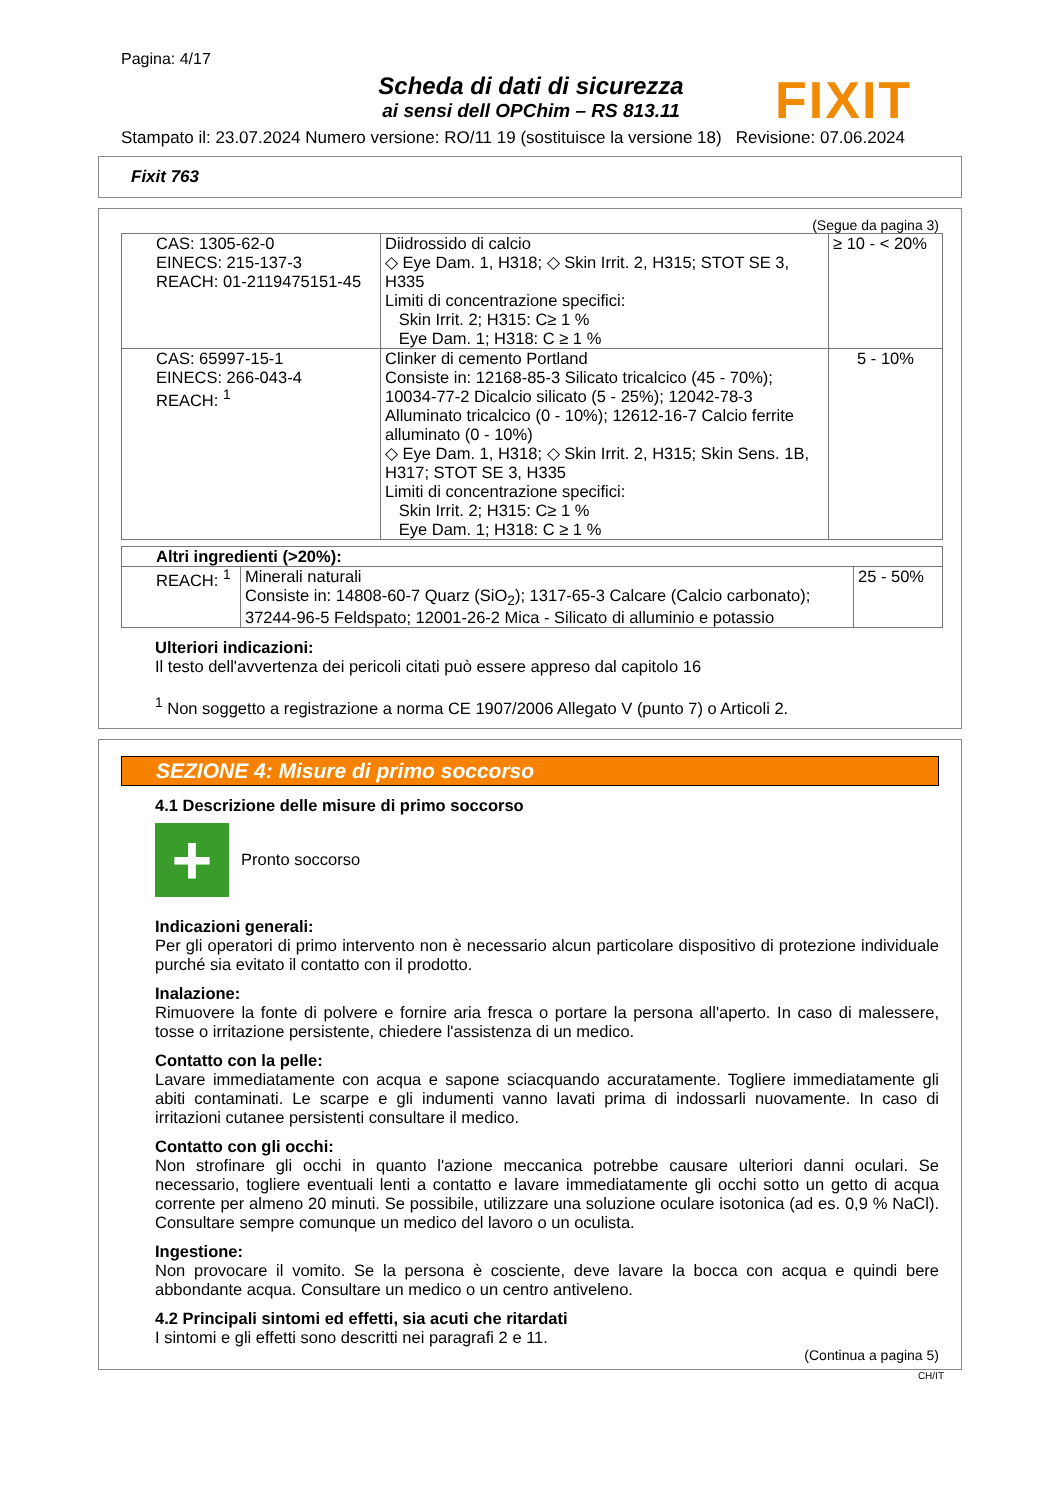Pagina: 4/17
Scheda di dati di sicurezza
ai sensi dell OPChim – RS 813.11
FIXIT
Stampato il: 23.07.2024 Numero versione: RO/11 19 (sostituisce la versione 18) Revisione: 07.06.2024
Fixit 763
(Segue da pagina 3)
| CAS: 1305-62-0 EINECS: 215-137-3 REACH: 01-2119475151-45 | Diidrossido di calcio ◇ Eye Dam. 1, H318; ◇ Skin Irrit. 2, H315; STOT SE 3, H335 Limiti di concentrazione specifici: Skin Irrit. 2; H315: C≥ 1 % Eye Dam. 1; H318: C ≥ 1 % | ≥ 10 - < 20% |
| CAS: 65997-15-1 EINECS: 266-043-4 REACH: <sup>1</sup> | Clinker di cemento Portland Consiste in: 12168-85-3 Silicato tricalcico (45 - 70%); 10034-77-2 Dicalcio silicato (5 - 25%); 12042-78-3 Alluminato tricalcico (0 - 10%); 12612-16-7 Calcio ferrite alluminato (0 - 10%) ◇ Eye Dam. 1, H318; ◇ Skin Irrit. 2, H315; Skin Sens. 1B, H317; STOT SE 3, H335 Limiti di concentrazione specifici: Skin Irrit. 2; H315: C≥ 1 % Eye Dam. 1; H318: C ≥ 1 % | 5 - 10% |
| Altri ingredienti (>20%): | | |
| REACH: <sup>1</sup> | Minerali naturali Consiste in: 14808-60-7 Quarz (SiO<sub>2</sub>); 1317-65-3 Calcare (Calcio carbonato); 37244-96-5 Feldspato; 12001-26-2 Mica - Silicato di alluminio e potassio | 25 - 50% |
Ulteriori indicazioni:
Il testo dell'avvertenza dei pericoli citati può essere appreso dal capitolo 16
<sup>1</sup> Non soggetto a registrazione a norma CE 1907/2006 Allegato V (punto 7) o Articoli 2.
SEZIONE 4: Misure di primo soccorso
4.1 Descrizione delle misure di primo soccorso
+
Pronto soccorso
Indicazioni generali:
Per gli operatori di primo intervento non è necessario alcun particolare dispositivo di protezione individuale purché sia evitato il contatto con il prodotto.
Inalazione:
Rimuovere la fonte di polvere e fornire aria fresca o portare la persona all'aperto. In caso di malessere, tosse o irritazione persistente, chiedere l'assistenza di un medico.
Contatto con la pelle:
Lavare immediatamente con acqua e sapone sciacquando accuratamente. Togliere immediatamente gli abiti contaminati. Le scarpe e gli indumenti vanno lavati prima di indossarli nuovamente. In caso di irritazioni cutanee persistenti consultare il medico.
Contatto con gli occhi:
Non strofinare gli occhi in quanto l'azione meccanica potrebbe causare ulteriori danni oculari. Se necessario, togliere eventuali lenti a contatto e lavare immediatamente gli occhi sotto un getto di acqua corrente per almeno 20 minuti. Se possibile, utilizzare una soluzione oculare isotonica (ad es. 0,9 % NaCl). Consultare sempre comunque un medico del lavoro o un oculista.
Ingestione:
Non provocare il vomito. Se la persona è cosciente, deve lavare la bocca con acqua e quindi bere abbondante acqua. Consultare un medico o un centro antiveleno.
4.2 Principali sintomi ed effetti, sia acuti che ritardati
I sintomi e gli effetti sono descritti nei paragrafi 2 e 11.
(Continua a pagina 5)
CH/IT